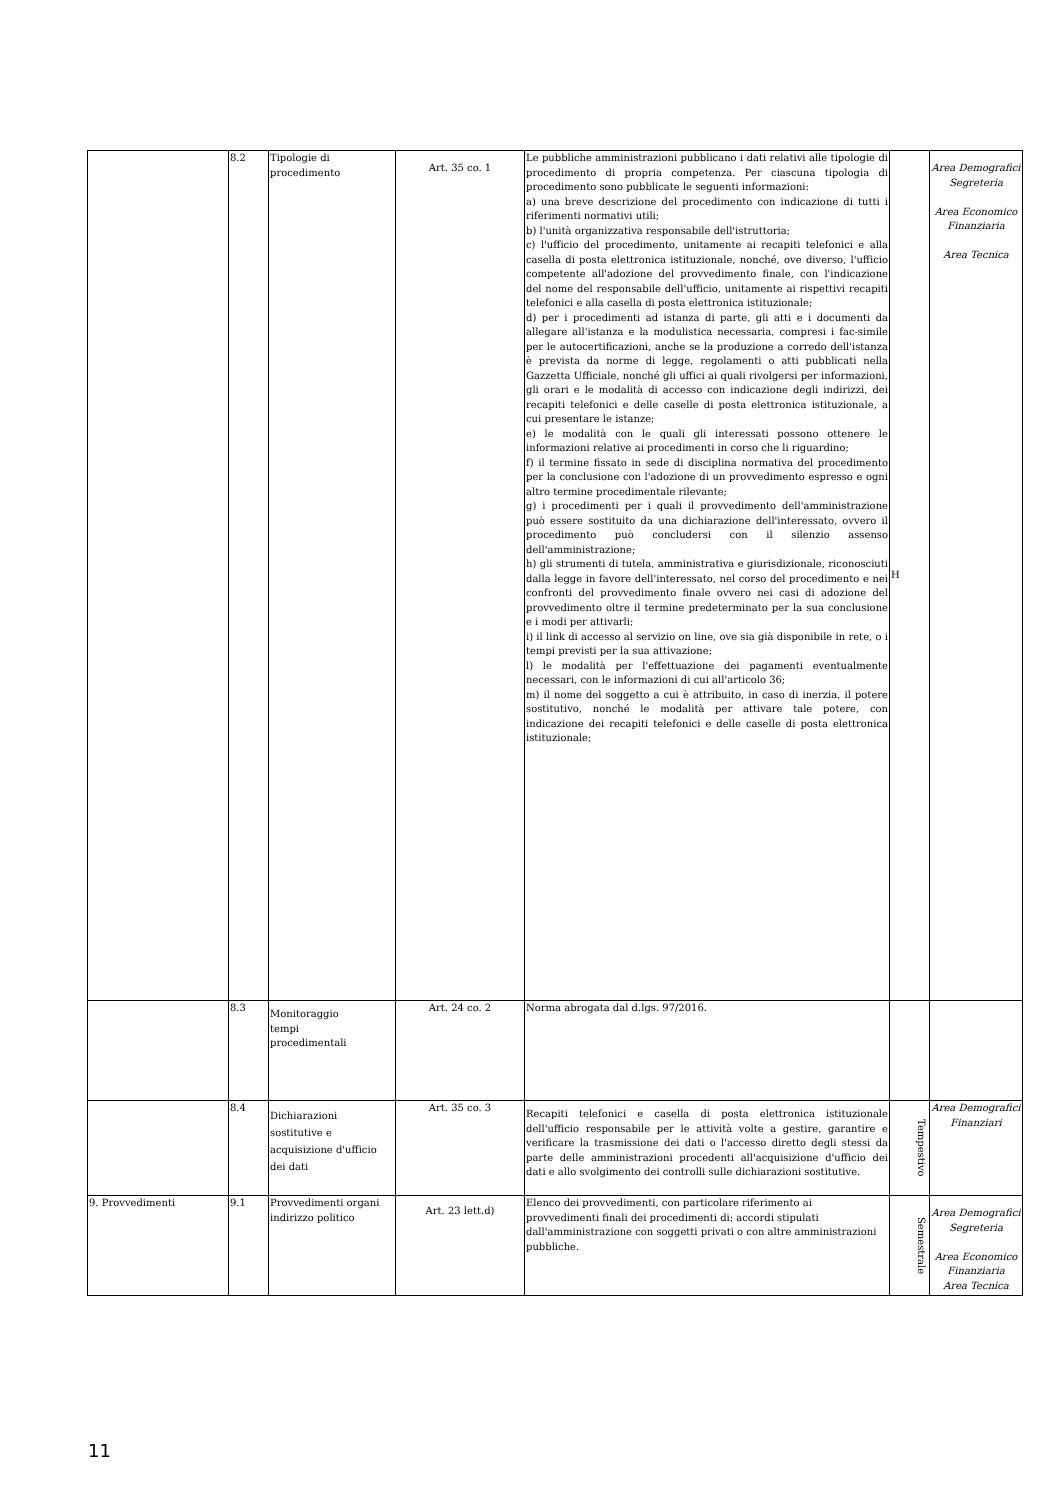| | 8.2 | Tipologie di procedimento | Art. 35 co. 1 | Le pubbliche amministrazioni pubblicano i dati relativi alle tipologie di procedimento di propria competenza. Per ciascuna tipologia di procedimento sono pubblicate le seguenti informazioni: a) una breve descrizione del procedimento con indicazione di tutti i riferimenti normativi utili; b) l'unità organizzativa responsabile dell'istruttoria; c) l'ufficio del procedimento, unitamente ai recapiti telefonici e alla casella di posta elettronica istituzionale, nonché, ove diverso, l'ufficio competente all'adozione del provvedimento finale, con l'indicazione del nome del responsabile dell'ufficio, unitamente ai rispettivi recapiti telefonici e alla casella di posta elettronica istituzionale; d) per i procedimenti ad istanza di parte, gli atti e i documenti da allegare all'istanza e la modulistica necessaria, compresi i fac-simile per le autocertificazioni, anche se la produzione a corredo dell'istanza è prevista da norme di legge, regolamenti o atti pubblicati nella Gazzetta Ufficiale, nonché gli uffici ai quali rivolgersi per informazioni, gli orari e le modalità di accesso con indicazione degli indirizzi, dei recapiti telefonici e delle caselle di posta elettronica istituzionale, a cui presentare le istanze; e) le modalità con le quali gli interessati possono ottenere le informazioni relative ai procedimenti in corso che li riguardino; f) il termine fissato in sede di disciplina normativa del procedimento per la conclusione con l'adozione di un provvedimento espresso e ogni altro termine procedimentale rilevante; g) i procedimenti per i quali il provvedimento dell'amministrazione può essere sostituito da una dichiarazione dell'interessato, ovvero il procedimento può concludersi con il silenzio assenso dell'amministrazione; h) gli strumenti di tutela, amministrativa e giurisdizionale, riconosciuti dalla legge in favore dell'interessato, nel corso del procedimento e nei confronti del provvedimento finale ovvero nei casi di adozione del provvedimento oltre il termine predeterminato per la sua conclusione e i modi per attivarli; i) il link di accesso al servizio on line, ove sia già disponibile in rete, o i tempi previsti per la sua attivazione; l) le modalità per l'effettuazione dei pagamenti eventualmente necessari, con le informazioni di cui all'articolo 36; m) il nome del soggetto a cui è attribuito, in caso di inerzia, il potere sostitutivo, nonché le modalità per attivare tale potere, con indicazione dei recapiti telefonici e delle caselle di posta elettronica istituzionale; | H | Area Demografici Segreteria Area Economico Finanziaria Area Tecnica |
| | 8.3 | Monitoraggio tempi procedimentali | Art. 24 co. 2 | Norma abrogata dal d.lgs. 97/2016. | | |
| | 8.4 | Dichiarazioni sostitutive e acquisizione d'ufficio dei dati | Art. 35 co. 3 | Recapiti telefonici e casella di posta elettronica istituzionale dell'ufficio responsabile per le attività volte a gestire, garantire e verificare la trasmissione dei dati o l'accesso diretto degli stessi da parte delle amministrazioni procedenti all'acquisizione d'ufficio dei dati e allo svolgimento dei controlli sulle dichiarazioni sostitutive. | Tempestivo | Area Demografici Finanziari |
| 9. Provvedimenti | 9.1 | Provvedimenti organi indirizzo politico | Art. 23 lett.d) | Elenco dei provvedimenti, con particolare riferimento ai provvedimenti finali dei procedimenti di: accordi stipulati dall'amministrazione con soggetti privati o con altre amministrazioni pubbliche. | Semestrale | Area Demografici Segreteria Area Economico Finanziaria Area Tecnica |
11